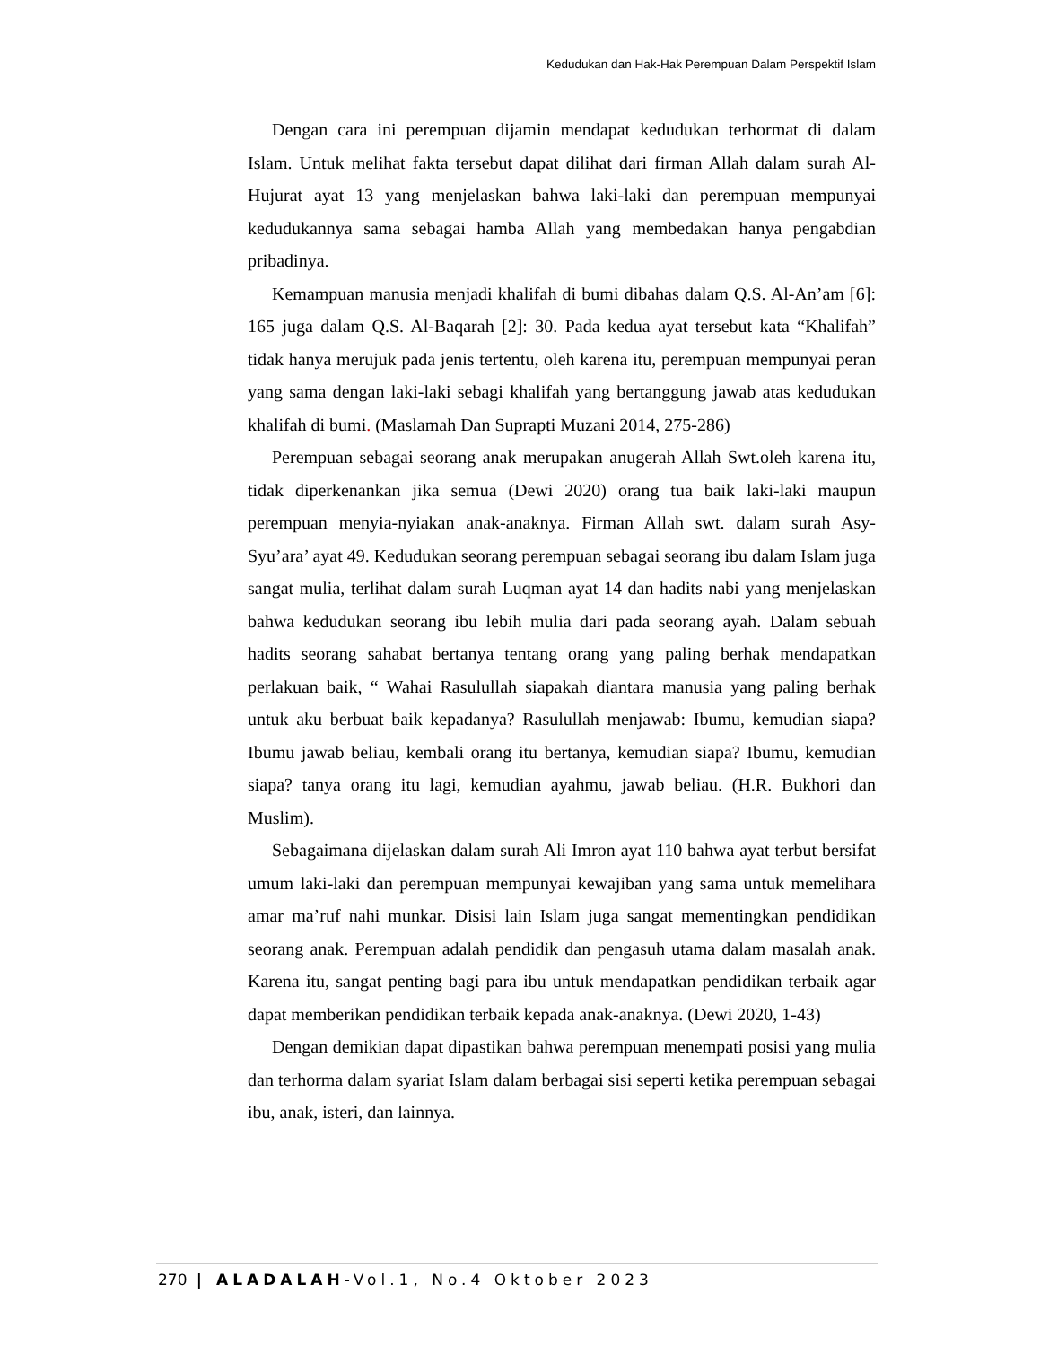Kedudukan dan Hak-Hak Perempuan Dalam Perspektif Islam
Dengan cara ini perempuan dijamin mendapat kedudukan terhormat di dalam Islam. Untuk melihat fakta tersebut dapat dilihat dari firman Allah dalam surah Al-Hujurat ayat 13 yang menjelaskan bahwa laki-laki dan perempuan mempunyai kedudukannya sama sebagai hamba Allah yang membedakan hanya pengabdian pribadinya.
Kemampuan manusia menjadi khalifah di bumi dibahas dalam Q.S. Al-An’am [6]: 165 juga dalam Q.S. Al-Baqarah [2]: 30. Pada kedua ayat tersebut kata “Khalifah” tidak hanya merujuk pada jenis tertentu, oleh karena itu, perempuan mempunyai peran yang sama dengan laki-laki sebagi khalifah yang bertanggung jawab atas kedudukan khalifah di bumi. (Maslamah Dan Suprapti Muzani 2014, 275-286)
Perempuan sebagai seorang anak merupakan anugerah Allah Swt.oleh karena itu, tidak diperkenankan jika semua (Dewi 2020) orang tua baik laki-laki maupun perempuan menyia-nyiakan anak-anaknya. Firman Allah swt. dalam surah Asy-Syu’ara’ ayat 49. Kedudukan seorang perempuan sebagai seorang ibu dalam Islam juga sangat mulia, terlihat dalam surah Luqman ayat 14 dan hadits nabi yang menjelaskan bahwa kedudukan seorang ibu lebih mulia dari pada seorang ayah. Dalam sebuah hadits seorang sahabat bertanya tentang orang yang paling berhak mendapatkan perlakuan baik, “ Wahai Rasulullah siapakah diantara manusia yang paling berhak untuk aku berbuat baik kepadanya? Rasulullah menjawab: Ibumu, kemudian siapa? Ibumu jawab beliau, kembali orang itu bertanya, kemudian siapa? Ibumu, kemudian siapa? tanya orang itu lagi, kemudian ayahmu, jawab beliau. (H.R. Bukhori dan Muslim).
Sebagaimana dijelaskan dalam surah Ali Imron ayat 110 bahwa ayat terbut bersifat umum laki-laki dan perempuan mempunyai kewajiban yang sama untuk memelihara amar ma’ruf nahi munkar. Disisi lain Islam juga sangat mementingkan pendidikan seorang anak. Perempuan adalah pendidik dan pengasuh utama dalam masalah anak. Karena itu, sangat penting bagi para ibu untuk mendapatkan pendidikan terbaik agar dapat memberikan pendidikan terbaik kepada anak-anaknya. (Dewi 2020, 1-43)
Dengan demikian dapat dipastikan bahwa perempuan menempati posisi yang mulia dan terhorma dalam syariat Islam dalam berbagai sisi seperti ketika perempuan sebagai ibu, anak, isteri, dan lainnya.
270 | ALADALAH-Vol.1, No.4 Oktober 2023